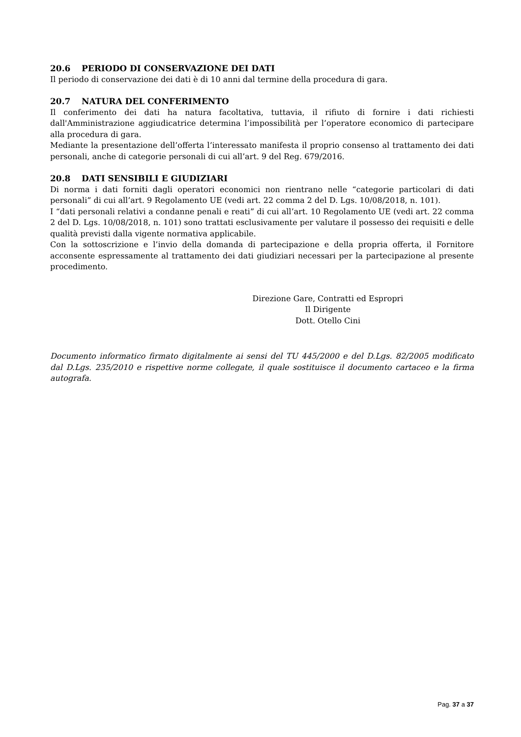20.6 PERIODO DI CONSERVAZIONE DEI DATI
Il periodo di conservazione dei dati è di 10 anni dal termine della procedura di gara.
20.7 NATURA DEL CONFERIMENTO
Il conferimento dei dati ha natura facoltativa, tuttavia, il rifiuto di fornire i dati richiesti dall'Amministrazione aggiudicatrice determina l’impossibilità per l’operatore economico di partecipare alla procedura di gara.
Mediante la presentazione dell’offerta l’interessato manifesta il proprio consenso al trattamento dei dati personali, anche di categorie personali di cui all’art. 9 del Reg. 679/2016.
20.8 DATI SENSIBILI E GIUDIZIARI
Di norma i dati forniti dagli operatori economici non rientrano nelle “categorie particolari di dati personali” di cui all’art. 9 Regolamento UE (vedi art. 22 comma 2 del D. Lgs. 10/08/2018, n. 101).
I “dati personali relativi a condanne penali e reati” di cui all’art. 10 Regolamento UE (vedi art. 22 comma 2 del D. Lgs. 10/08/2018, n. 101) sono trattati esclusivamente per valutare il possesso dei requisiti e delle qualità previsti dalla vigente normativa applicabile.
Con la sottoscrizione e l’invio della domanda di partecipazione e della propria offerta, il Fornitore acconsente espressamente al trattamento dei dati giudiziari necessari per la partecipazione al presente procedimento.
Direzione Gare, Contratti ed Espropri
Il Dirigente
Dott. Otello Cini
Documento informatico firmato digitalmente ai sensi del TU 445/2000 e del D.Lgs. 82/2005 modificato dal D.Lgs. 235/2010 e rispettive norme collegate, il quale sostituisce il documento cartaceo e la firma autografa.
Pag. 37 a 37